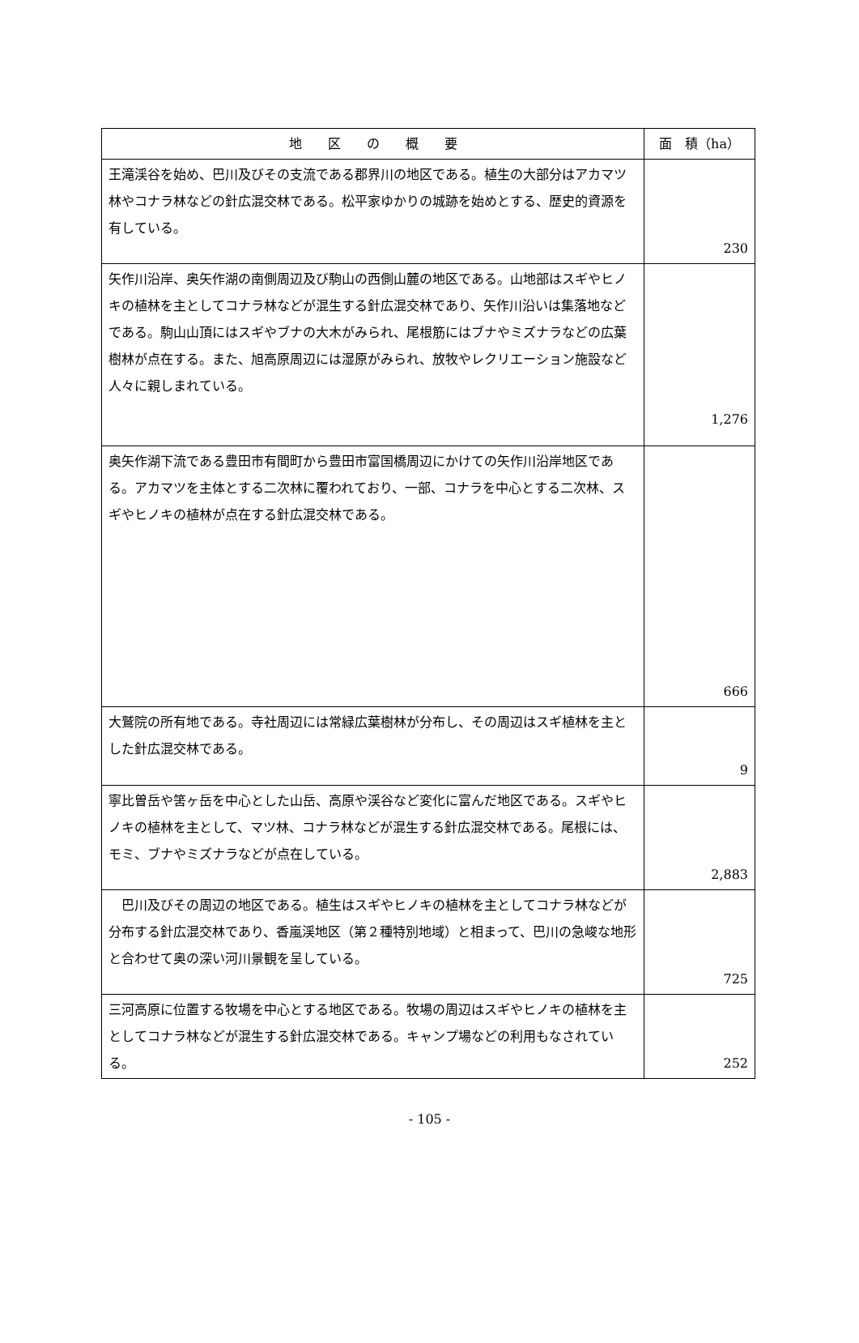| 地 区 の 概 要 | 面 積（ha） |
| --- | --- |
| 王滝渓谷を始め、巴川及びその支流である郡界川の地区である。植生の大部分はアカマツ林やコナラ林などの針広混交林である。松平家ゆかりの城跡を始めとする、歴史的資源を有している。 | 230 |
| 矢作川沿岸、奥矢作湖の南側周辺及び駒山の西側山麓の地区である。山地部はスギやヒノキの植林を主としてコナラ林などが混生する針広混交林であり、矢作川沿いは集落地などである。駒山山頂にはスギやブナの大木がみられ、尾根筋にはブナやミズナラなどの広葉樹林が点在する。また、旭高原周辺には湿原がみられ、放牧やレクリエーション施設など人々に親しまれている。 | 1,276 |
| 奥矢作湖下流である豊田市有間町から豊田市富国橋周辺にかけての矢作川沿岸地区である。アカマツを主体とする二次林に覆われており、一部、コナラを中心とする二次林、スギやヒノキの植林が点在する針広混交林である。 | 666 |
| 大鷲院の所有地である。寺社周辺には常緑広葉樹林が分布し、その周辺はスギ植林を主とした針広混交林である。 | 9 |
| 寧比曽岳や筈ヶ岳を中心とした山岳、高原や渓谷など変化に富んだ地区である。スギやヒノキの植林を主として、マツ林、コナラ林などが混生する針広混交林である。尾根には、モミ、ブナやミズナラなどが点在している。 | 2,883 |
| 巴川及びその周辺の地区である。植生はスギやヒノキの植林を主としてコナラ林などが分布する針広混交林であり、香嵐渓地区（第２種特別地域）と相まって、巴川の急峻な地形と合わせて奥の深い河川景観を呈している。 | 725 |
| 三河高原に位置する牧場を中心とする地区である。牧場の周辺はスギやヒノキの植林を主としてコナラ林などが混生する針広混交林である。キャンプ場などの利用もなされている。 | 252 |
- 105 -